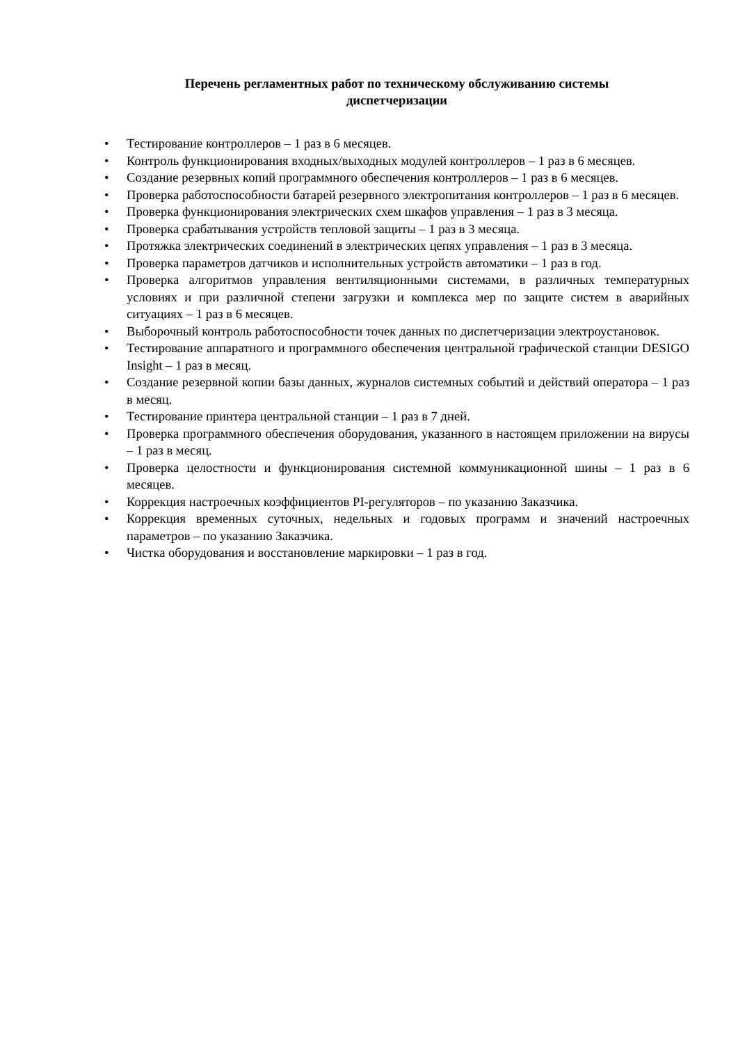Перечень регламентных работ по техническому обслуживанию системы
диспетчеризации
• Тестирование контроллеров – 1 раз в 6 месяцев.
• Контроль функционирования входных/выходных модулей контроллеров – 1 раз в 6 месяцев.
• Создание резервных копий программного обеспечения контроллеров – 1 раз в 6 месяцев.
• Проверка работоспособности батарей резервного электропитания контроллеров – 1 раз в 6 месяцев.
• Проверка функционирования электрических схем шкафов управления – 1 раз в 3 месяца.
• Проверка срабатывания устройств тепловой защиты – 1 раз в 3 месяца.
• Протяжка электрических соединений в электрических цепях управления – 1 раз в 3 месяца.
• Проверка параметров датчиков и исполнительных устройств автоматики – 1 раз в год.
• Проверка алгоритмов управления вентиляционными системами, в различных температурных условиях и при различной степени загрузки и комплекса мер по защите систем в аварийных ситуациях – 1 раз в 6 месяцев.
• Выборочный контроль работоспособности точек данных по диспетчеризации электроустановок.
• Тестирование аппаратного и программного обеспечения центральной графической станции DESIGO Insight – 1 раз в месяц.
• Создание резервной копии базы данных, журналов системных событий и действий оператора – 1 раз в месяц.
• Тестирование принтера центральной станции – 1 раз в 7 дней.
• Проверка программного обеспечения оборудования, указанного в настоящем приложении на вирусы – 1 раз в месяц.
• Проверка целостности и функционирования системной коммуникационной шины – 1 раз в 6 месяцев.
• Коррекция настроечных коэффициентов PI-регуляторов – по указанию Заказчика.
• Коррекция временных суточных, недельных и годовых программ и значений настроечных параметров – по указанию Заказчика.
• Чистка оборудования и восстановление маркировки – 1 раз в год.